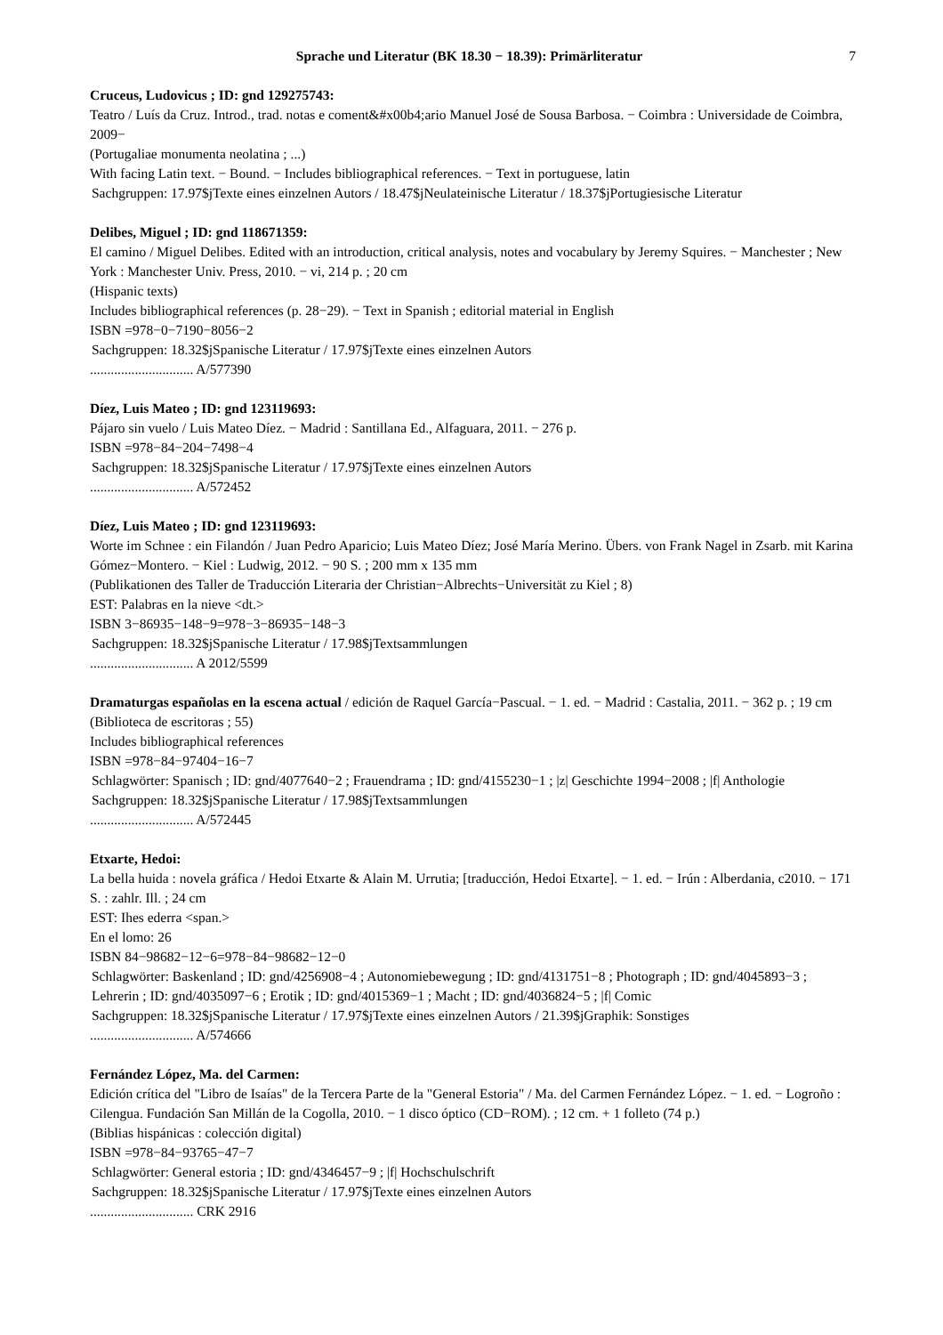Sprache und Literatur (BK 18.30 − 18.39): Primärliteratur 7
Cruceus, Ludovicus ; ID: gnd 129275743:
Teatro / Luís da Cruz. Introd., trad. notas e coment&#x00b4;ario Manuel José de Sousa Barbosa. − Coimbra : Universidade de Coimbra, 2009−
(Portugaliae monumenta neolatina ; ...)
With facing Latin text. − Bound. − Includes bibliographical references. − Text in portuguese, latin
Sachgruppen: 17.97$jTexte eines einzelnen Autors / 18.47$jNeulateinische Literatur / 18.37$jPortugiesische Literatur
Delibes, Miguel ; ID: gnd 118671359:
El camino / Miguel Delibes. Edited with an introduction, critical analysis, notes and vocabulary by Jeremy Squires. − Manchester ; New York : Manchester Univ. Press, 2010. − vi, 214 p. ; 20 cm
(Hispanic texts)
Includes bibliographical references (p. 28−29). − Text in Spanish ; editorial material in English
ISBN =978−0−7190−8056−2
Sachgruppen: 18.32$jSpanische Literatur / 17.97$jTexte eines einzelnen Autors
.............................. A/577390
Díez, Luis Mateo ; ID: gnd 123119693:
Pájaro sin vuelo / Luis Mateo Díez. − Madrid : Santillana Ed., Alfaguara, 2011. − 276 p.
ISBN =978−84−204−7498−4
Sachgruppen: 18.32$jSpanische Literatur / 17.97$jTexte eines einzelnen Autors
.............................. A/572452
Díez, Luis Mateo ; ID: gnd 123119693:
Worte im Schnee : ein Filandón / Juan Pedro Aparicio; Luis Mateo Díez; José María Merino. Übers. von Frank Nagel in Zsarb. mit Karina Gómez−Montero. − Kiel : Ludwig, 2012. − 90 S. ; 200 mm x 135 mm
(Publikationen des Taller de Traducción Literaria der Christian−Albrechts−Universität zu Kiel ; 8)
EST: Palabras en la nieve <dt.>
ISBN 3−86935−148−9=978−3−86935−148−3
Sachgruppen: 18.32$jSpanische Literatur / 17.98$jTextsammlungen
.............................. A 2012/5599
Dramaturgas españolas en la escena actual / edición de Raquel García−Pascual. − 1. ed. − Madrid : Castalia, 2011. − 362 p. ; 19 cm
(Biblioteca de escritoras ; 55)
Includes bibliographical references
ISBN =978−84−97404−16−7
Schlagwörter: Spanisch ; ID: gnd/4077640−2 ; Frauendrama ; ID: gnd/4155230−1 ; |z| Geschichte 1994−2008 ; |f| Anthologie
Sachgruppen: 18.32$jSpanische Literatur / 17.98$jTextsammlungen
.............................. A/572445
Etxarte, Hedoi:
La bella huida : novela gráfica / Hedoi Etxarte & Alain M. Urrutia; [traducción, Hedoi Etxarte]. − 1. ed. − Irún : Alberdania, c2010. − 171 S. : zahlr. Ill. ; 24 cm
EST: Ihes ederra <span.>
En el lomo: 26
ISBN 84−98682−12−6=978−84−98682−12−0
Schlagwörter: Baskenland ; ID: gnd/4256908−4 ; Autonomiebewegung ; ID: gnd/4131751−8 ; Photograph ; ID: gnd/4045893−3 ; Lehrerin ; ID: gnd/4035097−6 ; Erotik ; ID: gnd/4015369−1 ; Macht ; ID: gnd/4036824−5 ; |f| Comic
Sachgruppen: 18.32$jSpanische Literatur / 17.97$jTexte eines einzelnen Autors / 21.39$jGraphik: Sonstiges
.............................. A/574666
Fernández López, Ma. del Carmen:
Edición crítica del "Libro de Isaías" de la Tercera Parte de la "General Estoria" / Ma. del Carmen Fernández López. − 1. ed. − Logroño : Cilengua. Fundación San Millán de la Cogolla, 2010. − 1 disco óptico (CD−ROM). ; 12 cm. + 1 folleto (74 p.)
(Biblias hispánicas : colección digital)
ISBN =978−84−93765−47−7
Schlagwörter: General estoria ; ID: gnd/4346457−9 ; |f| Hochschulschrift
Sachgruppen: 18.32$jSpanische Literatur / 17.97$jTexte eines einzelnen Autors
.............................. CRK 2916